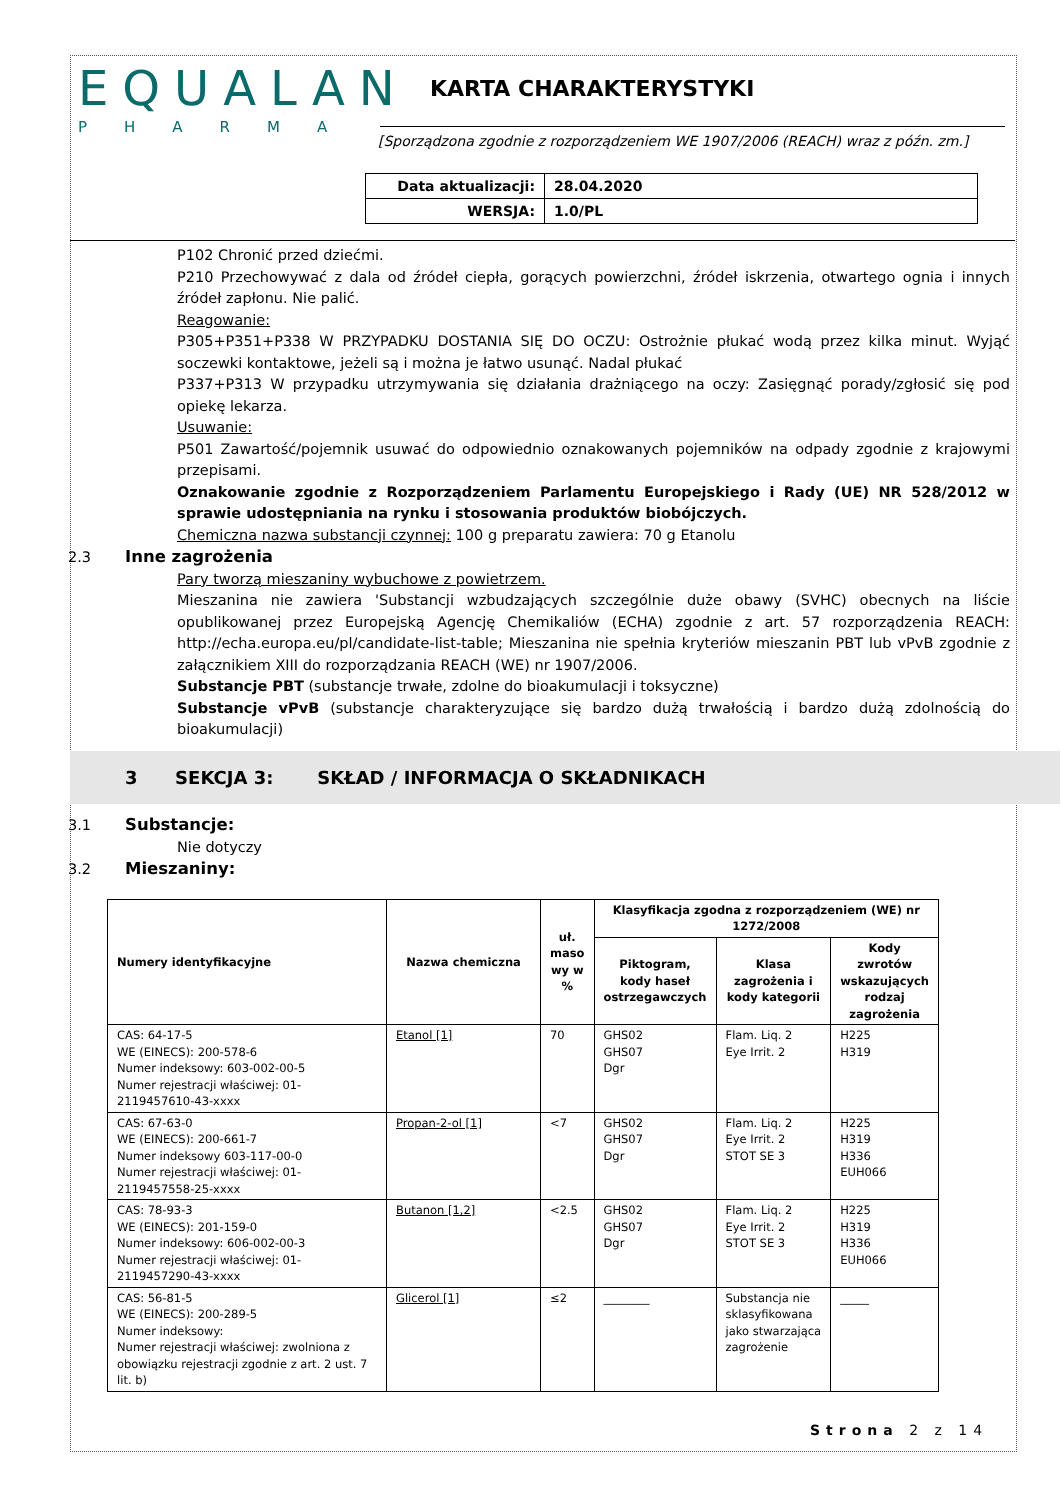EQUALAN
PHARMA
KARTA CHARAKTERYSTYKI
[Sporządzona zgodnie z rozporządzeniem WE 1907/2006 (REACH) wraz z późn. zm.]
| Data aktualizacji: | 28.04.2020 |
| WERSJA: | 1.0/PL |
P102 Chronić przed dziećmi.
P210 Przechowywać z dala od źródeł ciepła, gorących powierzchni, źródeł iskrzenia, otwartego ognia i innych źródeł zapłonu. Nie palić.
Reagowanie:
P305+P351+P338 W PRZYPADKU DOSTANIA SIĘ DO OCZU: Ostrożnie płukać wodą przez kilka minut. Wyjąć soczewki kontaktowe, jeżeli są i można je łatwo usunąć. Nadal płukać
P337+P313 W przypadku utrzymywania się działania drażniącego na oczy: Zasięgnąć porady/zgłosić się pod opiekę lekarza.
Usuwanie:
P501 Zawartość/pojemnik usuwać do odpowiednio oznakowanych pojemników na odpady zgodnie z krajowymi przepisami.
Oznakowanie zgodnie z Rozporządzeniem Parlamentu Europejskiego i Rady (UE) NR 528/2012 w sprawie udostępniania na rynku i stosowania produktów biobójczych.
Chemiczna nazwa substancji czynnej: 100 g preparatu zawiera: 70 g Etanolu
2.3 Inne zagrożenia
Pary tworzą mieszaniny wybuchowe z powietrzem.
Mieszanina nie zawiera 'Substancji wzbudzających szczególnie duże obawy (SVHC) obecnych na liście opublikowanej przez Europejską Agencję Chemikaliów (ECHA) zgodnie z art. 57 rozporządzenia REACH: http://echa.europa.eu/pl/candidate-list-table; Mieszanina nie spełnia kryteriów mieszanin PBT lub vPvB zgodnie z załącznikiem XIII do rozporządzania REACH (WE) nr 1907/2006.
Substancje PBT (substancje trwałe, zdolne do bioakumulacji i toksyczne)
Substancje vPvB (substancje charakteryzujące się bardzo dużą trwałością i bardzo dużą zdolnością do bioakumulacji)
3 SEKCJA 3: SKŁAD / INFORMACJA O SKŁADNIKACH
3.1 Substancje:
Nie dotyczy
3.2 Mieszaniny:
| Numery identyfikacyjne | Nazwa chemiczna | uł. maso wy w % | Klasyfikacja zgodna z rozporządzeniem (WE) nr 1272/2008 | | |
| --- | --- | --- | --- | --- | --- |
| | | | Piktogram, kody haseł ostrzegawczych | Klasa zagrożenia i kody kategorii | Kody zwrotów wskazujących rodzaj zagrożenia |
| CAS: 64-17-5 WE (EINECS): 200-578-6 Numer indeksowy: 603-002-00-5 Numer rejestracji właściwej: 01-2119457610-43-xxxx | Etanol [1] | 70 | GHS02 GHS07 Dgr | Flam. Liq. 2 Eye Irrit. 2 | H225 H319 |
| CAS: 67-63-0 WE (EINECS): 200-661-7 Numer indeksowy 603-117-00-0 Numer rejestracji właściwej: 01-2119457558-25-xxxx | Propan-2-ol [1] | <7 | GHS02 GHS07 Dgr | Flam. Liq. 2 Eye Irrit. 2 STOT SE 3 | H225 H319 H336 EUH066 |
| CAS: 78-93-3 WE (EINECS): 201-159-0 Numer indeksowy: 606-002-00-3 Numer rejestracji właściwej: 01-2119457290-43-xxxx | Butanon [1,2] | <2.5 | GHS02 GHS07 Dgr | Flam. Liq. 2 Eye Irrit. 2 STOT SE 3 | H225 H319 H336 EUH066 |
| CAS: 56-81-5 WE (EINECS): 200-289-5 Numer indeksowy: Numer rejestracji właściwej: zwolniona z obowiązku rejestracji zgodnie z art. 2 ust. 7 lit. b) | Glicerol [1] | ≤2 | ________ | Substancja nie sklasyfikowana jako stwarzająca zagrożenie | _____ |
Strona 2 z 14